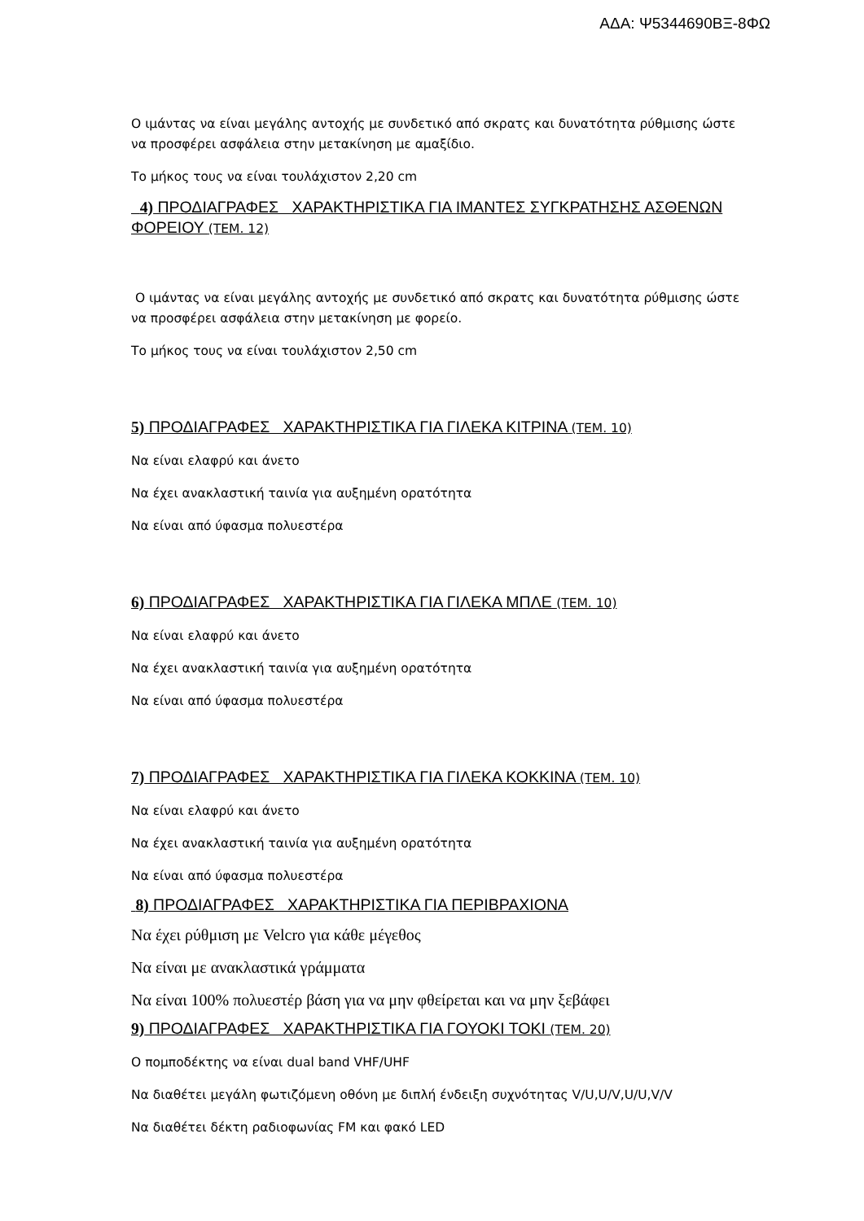ΑΔΑ: Ψ5344690ΒΞ-8ΦΩ
Ο ιμάντας να είναι μεγάλης αντοχής με συνδετικό από σκρατς και δυνατότητα ρύθμισης ώστε να προσφέρει ασφάλεια στην μετακίνηση με αμαξίδιο.
Το μήκος τους να είναι τουλάχιστον 2,20 cm
4) ΠΡΟΔΙΑΓΡΑΦΕΣ ΧΑΡΑΚΤΗΡΙΣΤΙΚΑ ΓΙΑ ΙΜΑΝΤΕΣ ΣΥΓΚΡΑΤΗΣΗΣ ΑΣΘΕΝΩΝ ΦΟΡΕΙΟΥ (ΤΕΜ. 12)
Ο ιμάντας να είναι μεγάλης αντοχής με συνδετικό από σκρατς και δυνατότητα ρύθμισης ώστε να προσφέρει ασφάλεια στην μετακίνηση με φορείο.
Το μήκος τους να είναι τουλάχιστον 2,50 cm
5) ΠΡΟΔΙΑΓΡΑΦΕΣ ΧΑΡΑΚΤΗΡΙΣΤΙΚΑ ΓΙΑ ΓΙΛΕΚΑ ΚΙΤΡΙΝΑ (ΤΕΜ. 10)
Να είναι ελαφρύ και άνετο
Να έχει ανακλαστική ταινία για αυξημένη ορατότητα
Να είναι από ύφασμα πολυεστέρα
6) ΠΡΟΔΙΑΓΡΑΦΕΣ ΧΑΡΑΚΤΗΡΙΣΤΙΚΑ ΓΙΑ ΓΙΛΕΚΑ ΜΠΛΕ (ΤΕΜ. 10)
Να είναι ελαφρύ και άνετο
Να έχει ανακλαστική ταινία για αυξημένη ορατότητα
Να είναι από ύφασμα πολυεστέρα
7) ΠΡΟΔΙΑΓΡΑΦΕΣ ΧΑΡΑΚΤΗΡΙΣΤΙΚΑ ΓΙΑ ΓΙΛΕΚΑ ΚΟΚΚΙΝΑ (ΤΕΜ. 10)
Να είναι ελαφρύ και άνετο
Να έχει ανακλαστική ταινία για αυξημένη ορατότητα
Να είναι από ύφασμα πολυεστέρα
8) ΠΡΟΔΙΑΓΡΑΦΕΣ ΧΑΡΑΚΤΗΡΙΣΤΙΚΑ ΓΙΑ ΠΕΡΙΒΡΑΧΙΟΝΑ
Να έχει ρύθμιση με Velcro για κάθε μέγεθος
Να είναι με ανακλαστικά γράμματα
Να είναι 100% πολυεστέρ βάση για να μην φθείρεται και να μην ξεβάφει
9) ΠΡΟΔΙΑΓΡΑΦΕΣ ΧΑΡΑΚΤΗΡΙΣΤΙΚΑ ΓΙΑ ΓΟΥΟΚΙ ΤΟΚΙ (ΤΕΜ. 20)
Ο πομποδέκτης να είναι dual band VHF/UHF
Να διαθέτει μεγάλη φωτιζόμενη οθόνη με διπλή ένδειξη συχνότητας V/U,U/V,U/U,V/V
Να διαθέτει δέκτη ραδιοφωνίας FM και φακό LED